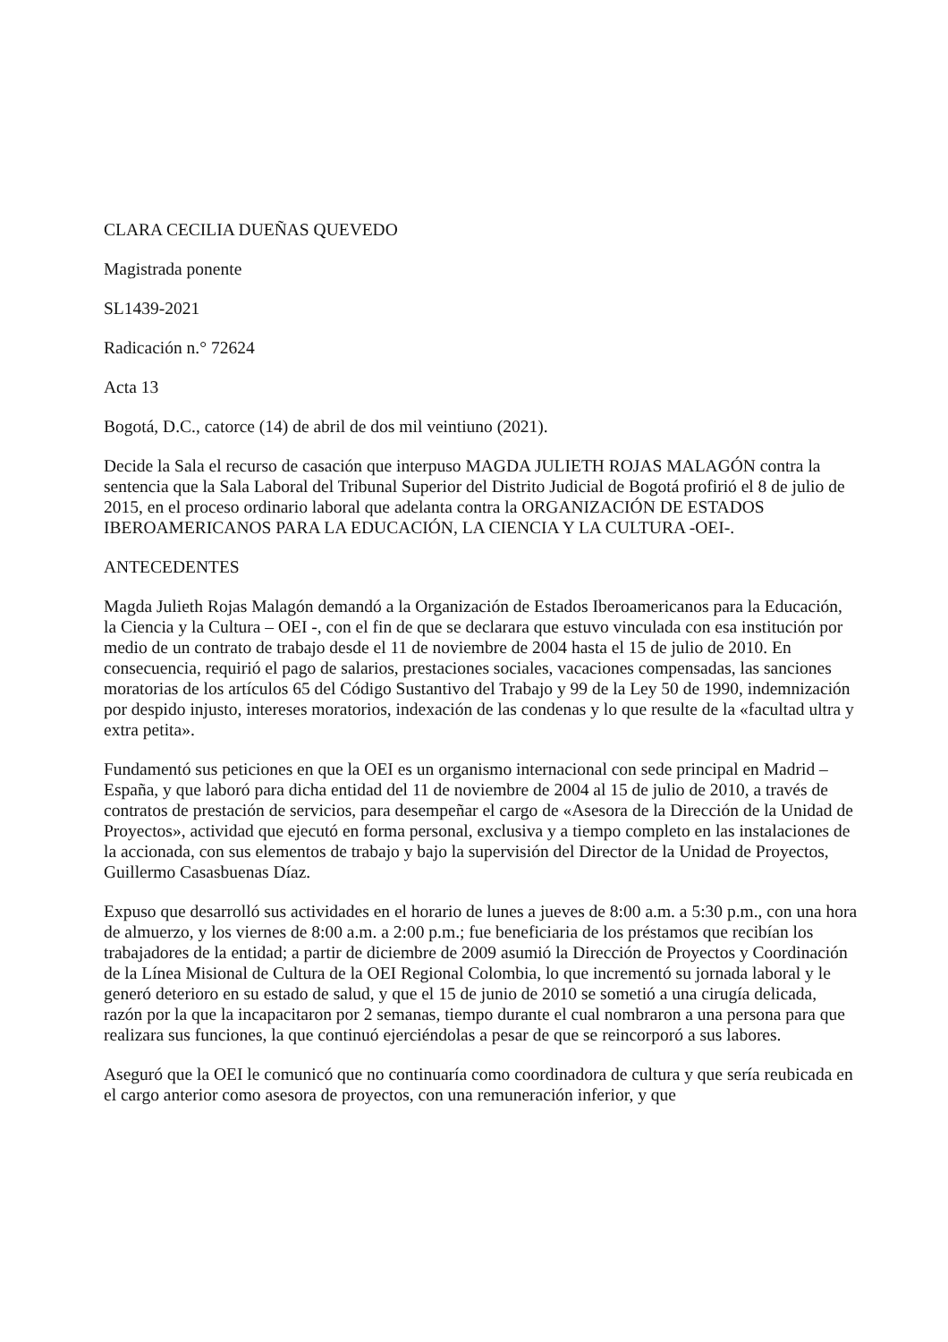CLARA CECILIA DUEÑAS QUEVEDO
Magistrada ponente
SL1439-2021
Radicación n.° 72624
Acta 13
Bogotá, D.C., catorce (14) de abril de dos mil veintiuno (2021).
Decide la Sala el recurso de casación que interpuso MAGDA JULIETH ROJAS MALAGÓN contra la sentencia que la Sala Laboral del Tribunal Superior del Distrito Judicial de Bogotá profirió el 8 de julio de 2015, en el proceso ordinario laboral que adelanta contra la ORGANIZACIÓN DE ESTADOS IBEROAMERICANOS PARA LA EDUCACIÓN, LA CIENCIA Y LA CULTURA -OEI-.
ANTECEDENTES
Magda Julieth Rojas Malagón demandó a la Organización de Estados Iberoamericanos para la Educación, la Ciencia y la Cultura – OEI -, con el fin de que se declarara que estuvo vinculada con esa institución por medio de un contrato de trabajo desde el 11 de noviembre de 2004 hasta el 15 de julio de 2010. En consecuencia, requirió el pago de salarios, prestaciones sociales, vacaciones compensadas, las sanciones moratorias de los artículos 65 del Código Sustantivo del Trabajo y 99 de la Ley 50 de 1990, indemnización por despido injusto, intereses moratorios, indexación de las condenas y lo que resulte de la «facultad ultra y extra petita».
Fundamentó sus peticiones en que la OEI es un organismo internacional con sede principal en Madrid – España, y que laboró para dicha entidad del 11 de noviembre de 2004 al 15 de julio de 2010, a través de contratos de prestación de servicios, para desempeñar el cargo de «Asesora de la Dirección de la Unidad de Proyectos», actividad que ejecutó en forma personal, exclusiva y a tiempo completo en las instalaciones de la accionada, con sus elementos de trabajo y bajo la supervisión del Director de la Unidad de Proyectos, Guillermo Casasbuenas Díaz.
Expuso que desarrolló sus actividades en el horario de lunes a jueves de 8:00 a.m. a 5:30 p.m., con una hora de almuerzo, y los viernes de 8:00 a.m. a 2:00 p.m.; fue beneficiaria de los préstamos que recibían los trabajadores de la entidad; a partir de diciembre de 2009 asumió la Dirección de Proyectos y Coordinación de la Línea Misional de Cultura de la OEI Regional Colombia, lo que incrementó su jornada laboral y le generó deterioro en su estado de salud, y que el 15 de junio de 2010 se sometió a una cirugía delicada, razón por la que la incapacitaron por 2 semanas, tiempo durante el cual nombraron a una persona para que realizara sus funciones, la que continuó ejerciéndolas a pesar de que se reincorporó a sus labores.
Aseguró que la OEI le comunicó que no continuaría como coordinadora de cultura y que sería reubicada en el cargo anterior como asesora de proyectos, con una remuneración inferior, y que